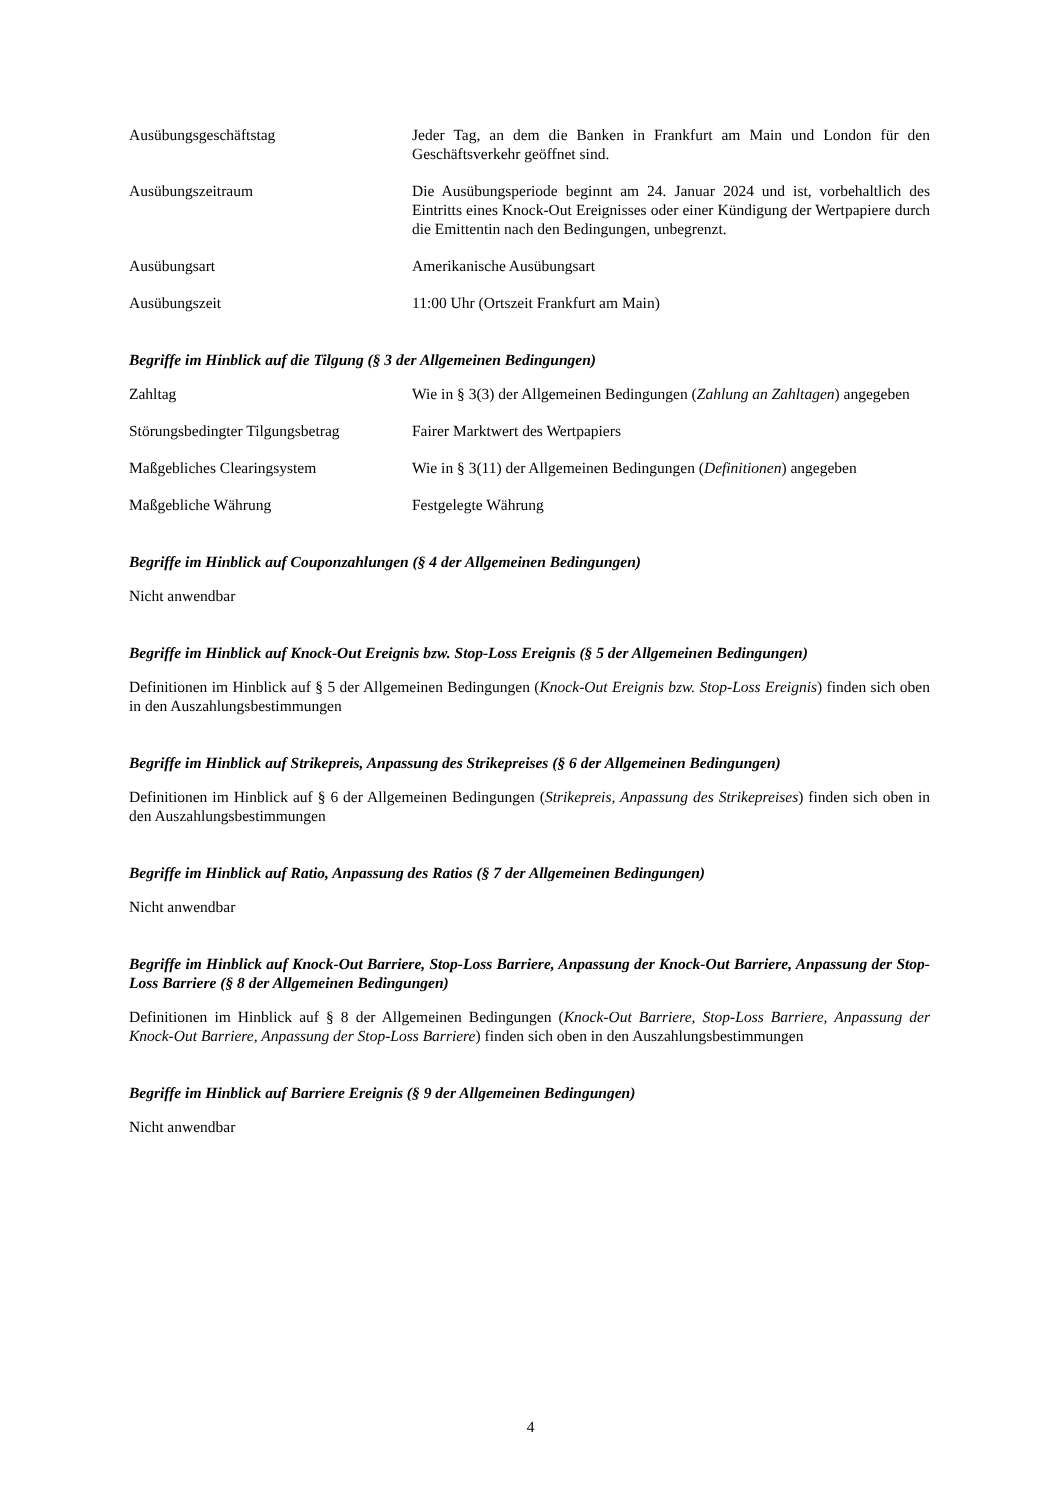Ausübungsgeschäftstag Jeder Tag, an dem die Banken in Frankfurt am Main und London für den Geschäftsverkehr geöffnet sind.
Ausübungszeitraum Die Ausübungsperiode beginnt am 24. Januar 2024 und ist, vorbehaltlich des Eintritts eines Knock-Out Ereignisses oder einer Kündigung der Wertpapiere durch die Emittentin nach den Bedingungen, unbegrenzt.
Ausübungsart Amerikanische Ausübungsart
Ausübungszeit 11:00 Uhr (Ortszeit Frankfurt am Main)
Begriffe im Hinblick auf die Tilgung (§ 3 der Allgemeinen Bedingungen)
Zahltag Wie in § 3(3) der Allgemeinen Bedingungen (Zahlung an Zahltagen) angegeben
Störungsbedingter Tilgungsbetrag
Fairer Marktwert des Wertpapiers
Maßgebliches Clearingsystem Wie in § 3(11) der Allgemeinen Bedingungen (Definitionen) angegeben
Maßgebliche Währung Festgelegte Währung
Begriffe im Hinblick auf Couponzahlungen (§ 4 der Allgemeinen Bedingungen)
Nicht anwendbar
Begriffe im Hinblick auf Knock-Out Ereignis bzw. Stop-Loss Ereignis (§ 5 der Allgemeinen Bedingungen)
Definitionen im Hinblick auf § 5 der Allgemeinen Bedingungen (Knock-Out Ereignis bzw. Stop-Loss Ereignis) finden sich oben in den Auszahlungsbestimmungen
Begriffe im Hinblick auf Strikepreis, Anpassung des Strikepreises (§ 6 der Allgemeinen Bedingungen)
Definitionen im Hinblick auf § 6 der Allgemeinen Bedingungen (Strikepreis, Anpassung des Strikepreises) finden sich oben in den Auszahlungsbestimmungen
Begriffe im Hinblick auf Ratio, Anpassung des Ratios (§ 7 der Allgemeinen Bedingungen)
Nicht anwendbar
Begriffe im Hinblick auf Knock-Out Barriere, Stop-Loss Barriere, Anpassung der Knock-Out Barriere, Anpassung der Stop-Loss Barriere (§ 8 der Allgemeinen Bedingungen)
Definitionen im Hinblick auf § 8 der Allgemeinen Bedingungen (Knock-Out Barriere, Stop-Loss Barriere, Anpassung der Knock-Out Barriere, Anpassung der Stop-Loss Barriere) finden sich oben in den Auszahlungsbestimmungen
Begriffe im Hinblick auf Barriere Ereignis (§ 9 der Allgemeinen Bedingungen)
Nicht anwendbar
4